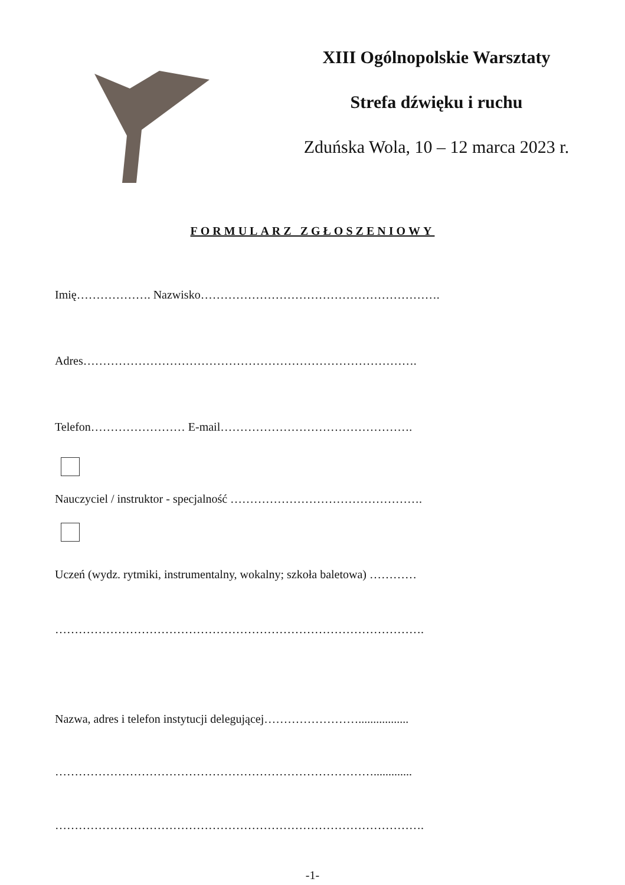XIII Ogólnopolskie Warsztaty
Strefa dźwięku i ruchu
Zduńska Wola, 10 – 12 marca 2023 r.
FORMULARZ ZGŁOSZENIOWY
Imię………………. Nazwisko…………………………………………………….
Adres………………………………………………………………………….
Telefon…………………… E-mail………………………………………….
Nauczyciel / instruktor - specjalność ………………………………………….
Uczeń (wydz. rytmiki, instrumentalny, wokalny; szkoła baletowa) …………
………………………………………………………………………………….
Nazwa, adres i telefon instytucji delegującej…………………….................
……………………………………………………………………….............
………………………………………………………………………………….
-1-